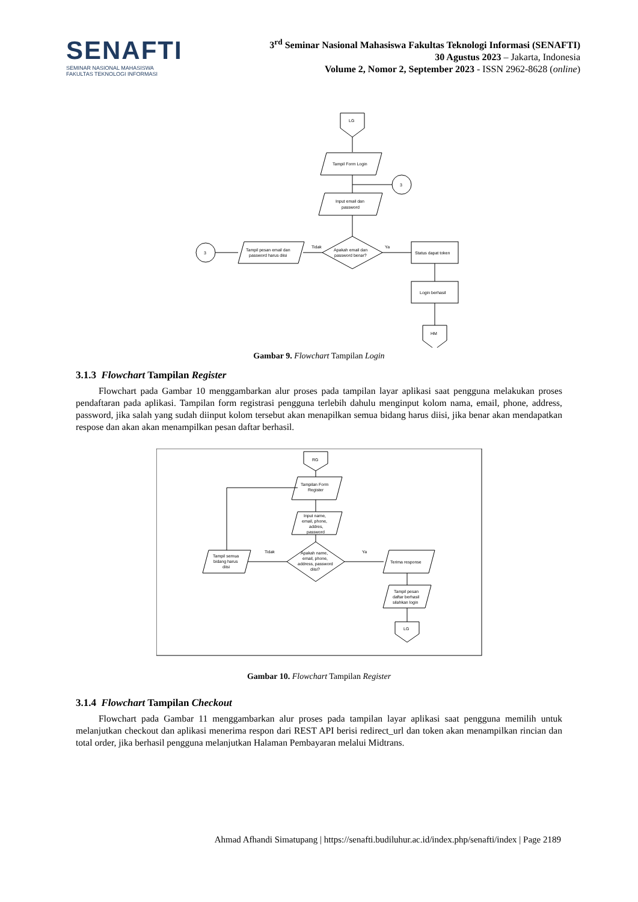SENAFTI
SEMINAR NASIONAL MAHASISWA
FAKULTAS TEKNOLOGI INFORMASI
3<sup>rd</sup> Seminar Nasional Mahasiswa Fakultas Teknologi Informasi (SENAFTI)
30 Agustus 2023 – Jakarta, Indonesia
Volume 2, Nomor 2, September 2023 - ISSN 2962-8628 (online)
LG
Tampil Form Login
3
Input email dan
password
Apakah email dan
password benar?
Tampil pesan email dan
password harus diisi
Tidak
3
Ya
Status dapat token
Login berhasil
HM
Gambar 9. Flowchart Tampilan Login
3.1.3 Flowchart Tampilan Register
Flowchart pada Gambar 10 menggambarkan alur proses pada tampilan layar aplikasi saat pengguna melakukan proses pendaftaran pada aplikasi. Tampilan form registrasi pengguna terlebih dahulu menginput kolom nama, email, phone, address, password, jika salah yang sudah diinput kolom tersebut akan menapilkan semua bidang harus diisi, jika benar akan mendapatkan respose dan akan akan menampilkan pesan daftar berhasil.
RG
Tampilan Form
Register
Input name,
email, phone,
addres,
password
Apakah name,
email, phone,
address, password
diisi?
Tampil semua
bidang harus
diisi
Tidak
Ya
Terima response
Tampil pesan
daftar berhasil
silahkan login
LG
Gambar 10. Flowchart Tampilan Register
3.1.4 Flowchart Tampilan Checkout
Flowchart pada Gambar 11 menggambarkan alur proses pada tampilan layar aplikasi saat pengguna memilih untuk melanjutkan checkout dan aplikasi menerima respon dari REST API berisi redirect_url dan token akan menampilkan rincian dan total order, jika berhasil pengguna melanjutkan Halaman Pembayaran melalui Midtrans.
Ahmad Afhandi Simatupang | https://senafti.budiluhur.ac.id/index.php/senafti/index | Page 2189